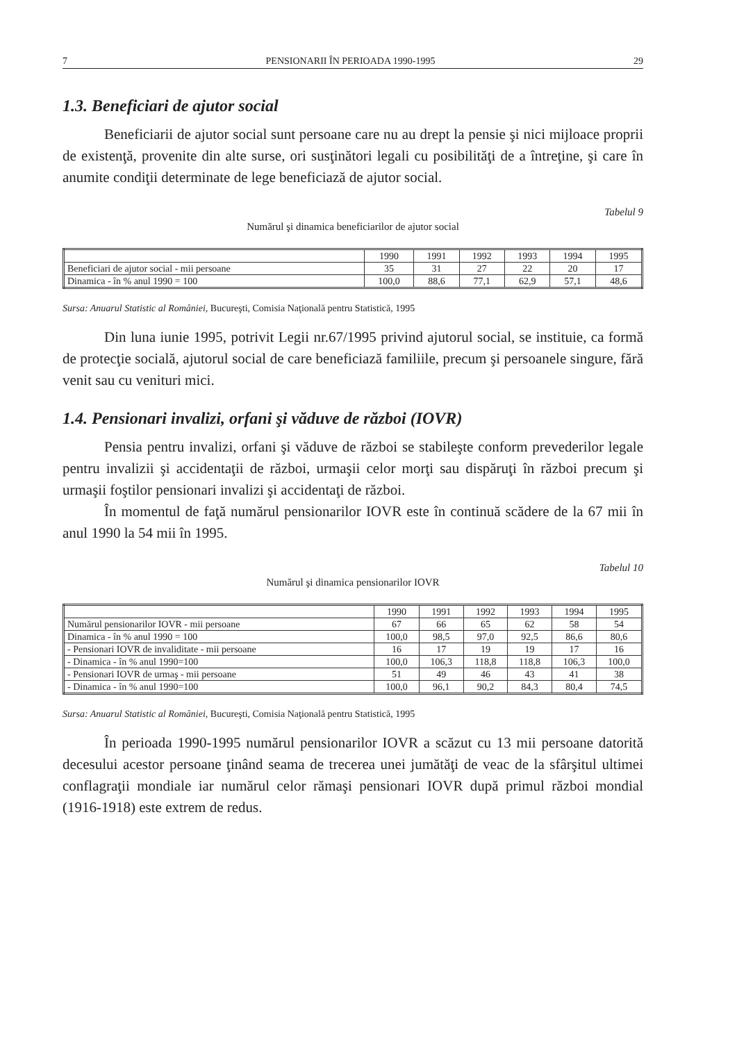7 PENSIONARII ÎN PERIOADA 1990-1995 29
1.3. Beneficiari de ajutor social
Beneficiarii de ajutor social sunt persoane care nu au drept la pensie şi nici mijloace proprii de existenţă, provenite din alte surse, ori susţinători legali cu posibilităţi de a întreţine, şi care în anumite condiţii determinate de lege beneficiază de ajutor social.
Tabelul 9
Numărul şi dinamica beneficiarilor de ajutor social
| | 1990 | 1991 | 1992 | 1993 | 1994 | 1995 |
| --- | --- | --- | --- | --- | --- | --- |
| Beneficiari de ajutor social - mii persoane | 35 | 31 | 27 | 22 | 20 | 17 |
| Dinamica - în % anul 1990 = 100 | 100,0 | 88,6 | 77,1 | 62,9 | 57,1 | 48,6 |
Sursa: Anuarul Statistic al României, Bucureşti, Comisia Naţională pentru Statistică, 1995
Din luna iunie 1995, potrivit Legii nr.67/1995 privind ajutorul social, se instituie, ca formă de protecţie socială, ajutorul social de care beneficiază familiile, precum şi persoanele singure, fără venit sau cu venituri mici.
1.4. Pensionari invalizi, orfani şi văduve de război (IOVR)
Pensia pentru invalizi, orfani şi văduve de război se stabileşte conform prevederilor legale pentru invalizii şi accidentaţii de război, urmaşii celor morţi sau dispăruţi în război precum şi urmaşii foştilor pensionari invalizi şi accidentaţi de război.
În momentul de faţă numărul pensionarilor IOVR este în continuă scădere de la 67 mii în anul 1990 la 54 mii în 1995.
Tabelul 10
Numărul şi dinamica pensionarilor IOVR
| | 1990 | 1991 | 1992 | 1993 | 1994 | 1995 |
| --- | --- | --- | --- | --- | --- | --- |
| Numărul pensionarilor IOVR - mii persoane | 67 | 66 | 65 | 62 | 58 | 54 |
| Dinamica - în % anul 1990 = 100 | 100,0 | 98,5 | 97,0 | 92,5 | 86,6 | 80,6 |
| - Pensionari IOVR de invaliditate - mii persoane | 16 | 17 | 19 | 19 | 17 | 16 |
| - Dinamica - în % anul 1990=100 | 100,0 | 106,3 | 118,8 | 118,8 | 106,3 | 100,0 |
| - Pensionari IOVR de urmaş - mii persoane | 51 | 49 | 46 | 43 | 41 | 38 |
| - Dinamica - în % anul 1990=100 | 100,0 | 96,1 | 90,2 | 84,3 | 80,4 | 74,5 |
Sursa: Anuarul Statistic al României, Bucureşti, Comisia Naţională pentru Statistică, 1995
În perioada 1990-1995 numărul pensionarilor IOVR a scăzut cu 13 mii persoane datorită decesului acestor persoane ţinând seama de trecerea unei jumătăţi de veac de la sfârşitul ultimei conflagraţii mondiale iar numărul celor rămaşi pensionari IOVR după primul război mondial (1916-1918) este extrem de redus.